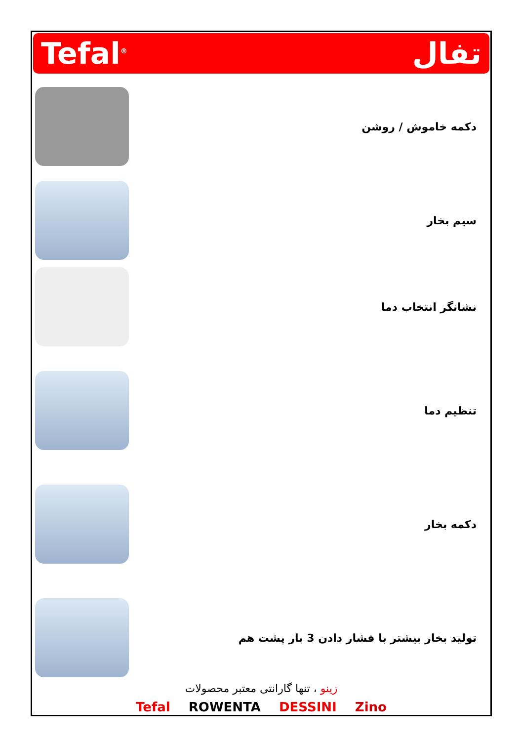Tefal<sup>®</sup> تفال
دکمه خاموش / روشن
سیم بخار
نشانگر انتخاب دما
تنظیم دما
دکمه بخار
تولید بخار بیشتر با فشار دادن 3 بار پشت هم
زینو ، تنها گارانتی معتبر محصولات
Tefal ROWENTA DESSINI Zino